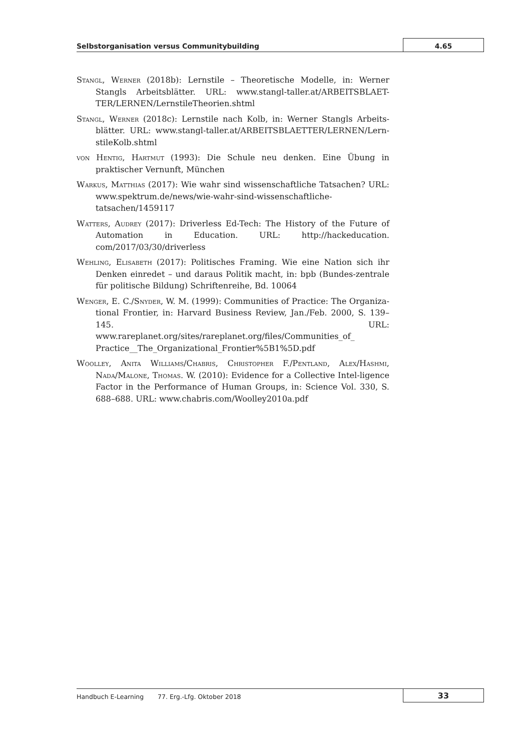Selbstorganisation versus Communitybuilding
4.65
Stangl, Werner (2018b): Lernstile – Theoretische Modelle, in: Werner Stangls Arbeitsblätter. URL: www.stangl-taller.at/ARBEITSBLAET-TER/LERNEN/LernstileTheorien.shtml
Stangl, Werner (2018c): Lernstile nach Kolb, in: Werner Stangls Arbeits-blätter. URL: www.stangl-taller.at/ARBEITSBLAETTER/LERNEN/Lern-stileKolb.shtml
von Hentig, Hartmut (1993): Die Schule neu denken. Eine Übung in praktischer Vernunft, München
Warkus, Matthias (2017): Wie wahr sind wissenschaftliche Tatsachen? URL: www.spektrum.de/news/wie-wahr-sind-wissenschaftliche-tatsachen/1459117
Watters, Audrey (2017): Driverless Ed-Tech: The History of the Future of Automation in Education. URL: http://hackeducation. com/2017/03/30/driverless
Wehling, Elisabeth (2017): Politisches Framing. Wie eine Nation sich ihr Denken einredet – und daraus Politik macht, in: bpb (Bundes-zentrale für politische Bildung) Schriftenreihe, Bd. 10064
Wenger, E. C./Snyder, W. M. (1999): Communities of Practice: The Organiza-tional Frontier, in: Harvard Business Review, Jan./Feb. 2000, S. 139–145. URL: www.rareplanet.org/sites/rareplanet.org/files/Communities_of_ Practice__The_Organizational_Frontier%5B1%5D.pdf
Woolley, Anita Williams/Chabris, Christopher F./Pentland, Alex/Hashmi, Nada/Malone, Thomas. W. (2010): Evidence for a Collective Intel-ligence Factor in the Performance of Human Groups, in: Science Vol. 330, S. 688–688. URL: www.chabris.com/Woolley2010a.pdf
Handbuch E-Learning 77. Erg.-Lfg. Oktober 2018
33